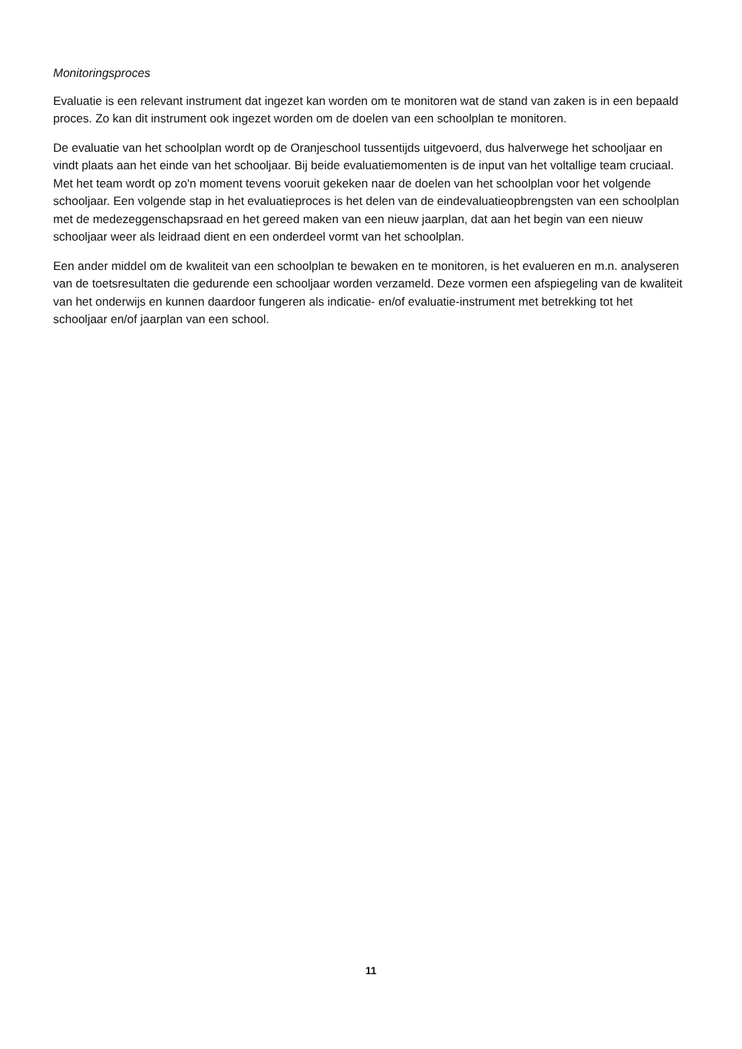Monitoringsproces
Evaluatie is een relevant instrument dat ingezet kan worden om te monitoren wat de stand van zaken is in een bepaald proces. Zo kan dit instrument ook ingezet worden om de doelen van een schoolplan te monitoren.
De evaluatie van het schoolplan wordt op de Oranjeschool tussentijds uitgevoerd, dus halverwege het schooljaar en vindt plaats aan het einde van het schooljaar. Bij beide evaluatiemomenten is de input van het voltallige team cruciaal. Met het team wordt op zo'n moment tevens vooruit gekeken naar de doelen van het schoolplan voor het volgende schooljaar. Een volgende stap in het evaluatieproces is het delen van de eindevaluatieopbrengsten van een schoolplan met de medezeggenschapsraad en het gereed maken van een nieuw jaarplan, dat aan het begin van een nieuw schooljaar weer als leidraad dient en een onderdeel vormt van het schoolplan.
Een ander middel om de kwaliteit van een schoolplan te bewaken en te monitoren, is het evalueren en m.n. analyseren van de toetsresultaten die gedurende een schooljaar worden verzameld. Deze vormen een afspiegeling van de kwaliteit van het onderwijs en kunnen daardoor fungeren als indicatie- en/of evaluatie-instrument met betrekking tot het schooljaar en/of jaarplan van een school.
11